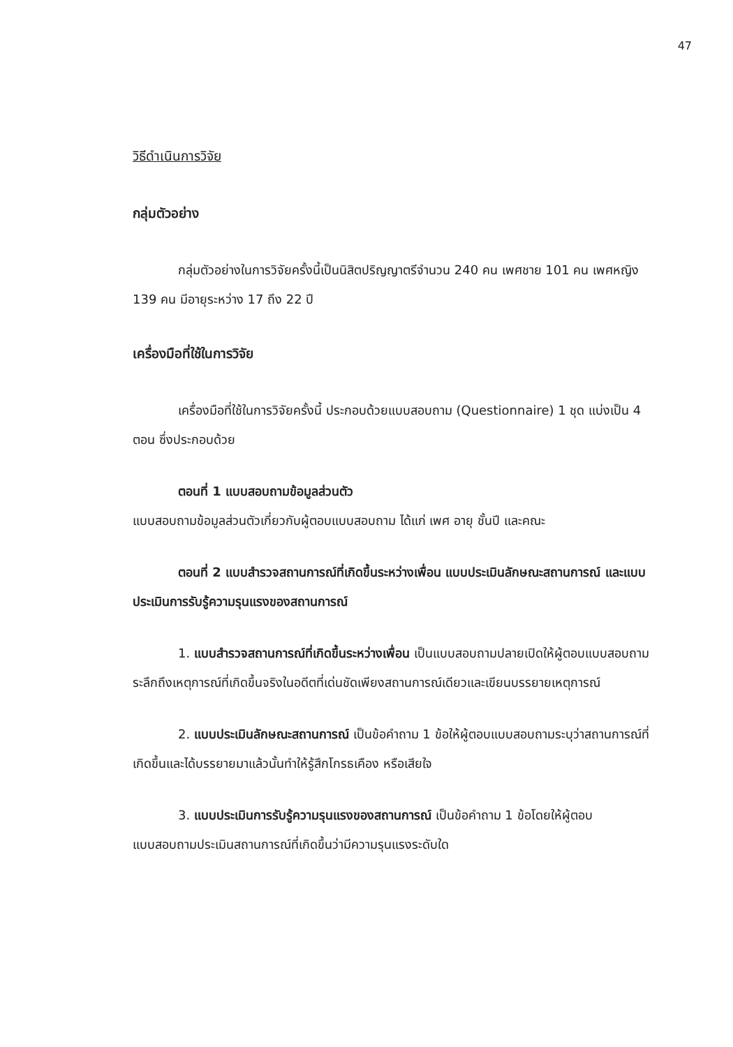47
วิธีดำเนินการวิจัย
กลุ่มตัวอย่าง
กลุ่มตัวอย่างในการวิจัยครั้งนี้เป็นนิสิตปริญญาตรีจำนวน 240 คน เพศชาย 101 คน เพศหญิง 139 คน มีอายุระหว่าง 17 ถึง 22 ปี
เครื่องมือที่ใช้ในการวิจัย
เครื่องมือที่ใช้ในการวิจัยครั้งนี้ ประกอบด้วยแบบสอบถาม (Questionnaire) 1 ชุด แบ่งเป็น 4 ตอน ซึ่งประกอบด้วย
ตอนที่ 1 แบบสอบถามข้อมูลส่วนตัว
แบบสอบถามข้อมูลส่วนตัวเกี่ยวกับผู้ตอบแบบสอบถาม ได้แก่ เพศ อายุ ชั้นปี และคณะ
ตอนที่ 2 แบบสำรวจสถานการณ์ที่เกิดขึ้นระหว่างเพื่อน แบบประเมินลักษณะสถานการณ์ และแบบประเมินการรับรู้ความรุนแรงของสถานการณ์
1. แบบสำรวจสถานการณ์ที่เกิดขึ้นระหว่างเพื่อน เป็นแบบสอบถามปลายเปิดให้ผู้ตอบแบบสอบถามระลึกถึงเหตุการณ์ที่เกิดขึ้นจริงในอดีตที่เด่นชัดเพียงสถานการณ์เดียวและเขียนบรรยายเหตุการณ์
2. แบบประเมินลักษณะสถานการณ์ เป็นข้อคำถาม 1 ข้อให้ผู้ตอบแบบสอบถามระบุว่าสถานการณ์ที่เกิดขึ้นและได้บรรยายมาแล้วนั้นทำให้รู้สึกโกรธเคือง หรือเสียใจ
3. แบบประเมินการรับรู้ความรุนแรงของสถานการณ์ เป็นข้อคำถาม 1 ข้อโดยให้ผู้ตอบแบบสอบถามประเมินสถานการณ์ที่เกิดขึ้นว่ามีความรุนแรงระดับใด